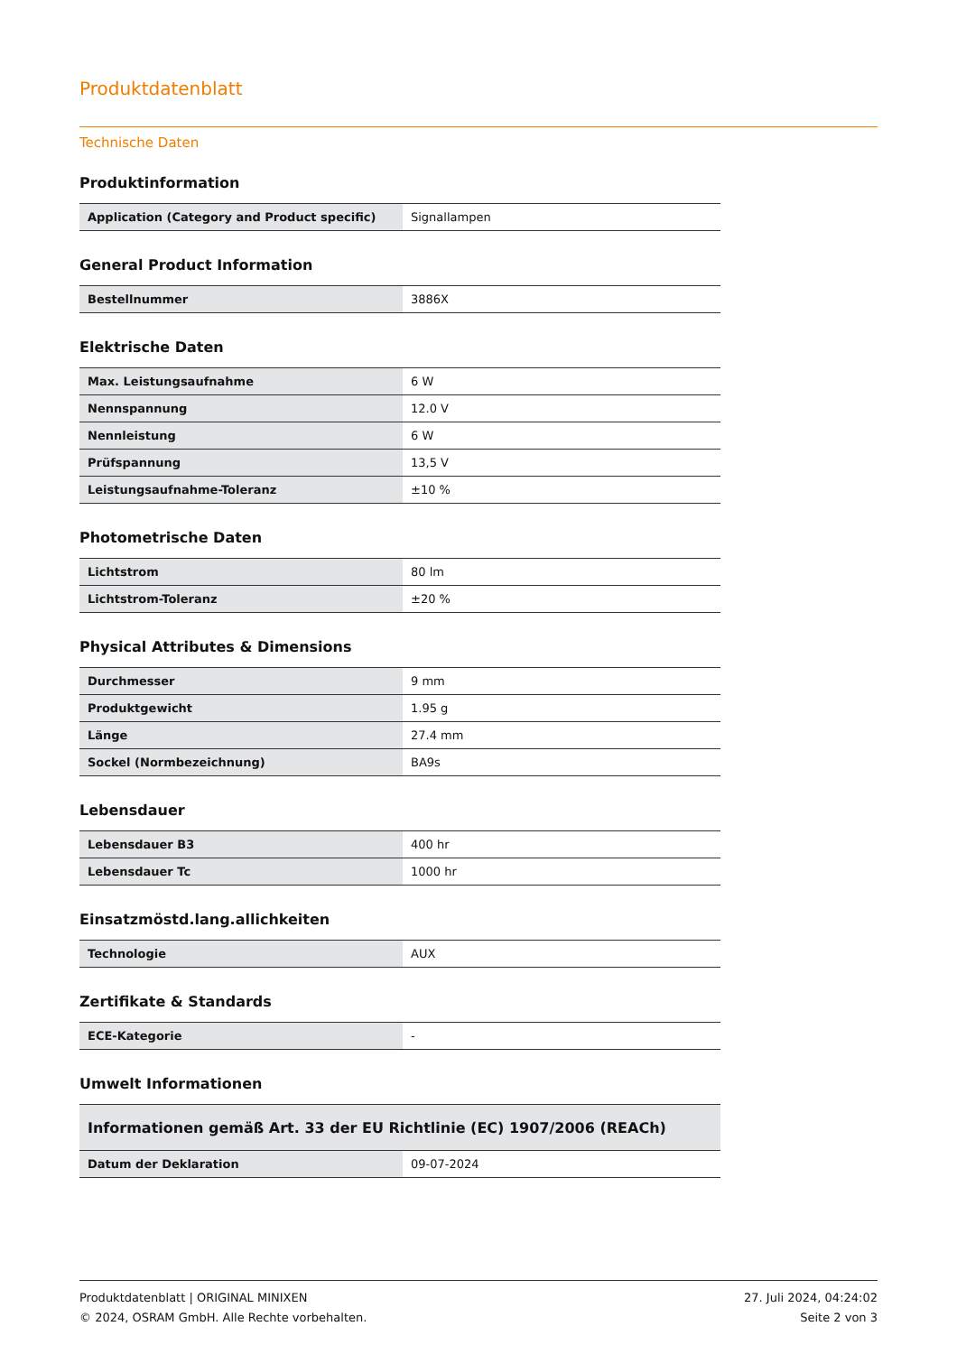Produktdatenblatt
Technische Daten
Produktinformation
| Application (Category and Product specific) | Signallampen |
General Product Information
| Bestellnummer | 3886X |
Elektrische Daten
| Max. Leistungsaufnahme | 6 W |
| Nennspannung | 12.0 V |
| Nennleistung | 6 W |
| Prüfspannung | 13,5 V |
| Leistungsaufnahme-Toleranz | ±10 % |
Photometrische Daten
| Lichtstrom | 80 lm |
| Lichtstrom-Toleranz | ±20 % |
Physical Attributes & Dimensions
| Durchmesser | 9 mm |
| Produktgewicht | 1.95 g |
| Länge | 27.4 mm |
| Sockel (Normbezeichnung) | BA9s |
Lebensdauer
| Lebensdauer B3 | 400 hr |
| Lebensdauer Tc | 1000 hr |
Einsatzmöstd.lang.allichkeiten
| Technologie | AUX |
Zertifikate & Standards
| ECE-Kategorie | - |
Umwelt Informationen
| Informationen gemäß Art. 33 der EU Richtlinie (EC) 1907/2006 (REACh) | |
| Datum der Deklaration | 09-07-2024 |
Produktdatenblatt | ORIGINAL MINIXEN
© 2024, OSRAM GmbH. Alle Rechte vorbehalten.
27. Juli 2024, 04:24:02
Seite 2 von 3